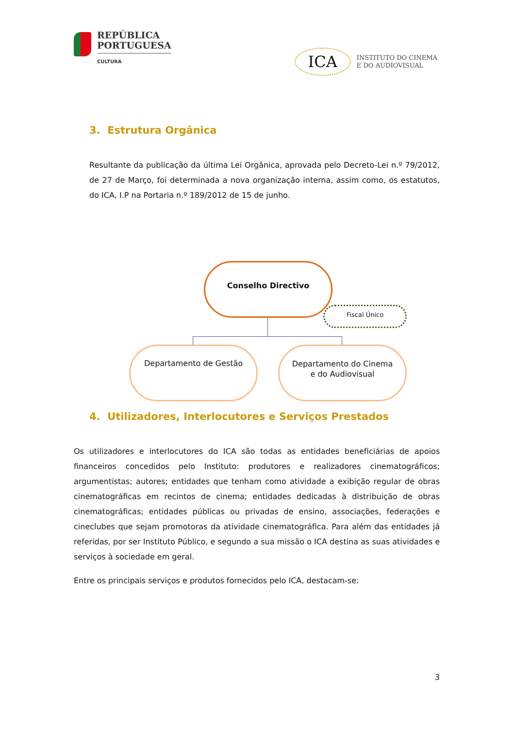REPÚBLICA
PORTUGUESA
CULTURA
ICA
INSTITUTO DO CINEMA
E DO AUDIOVISUAL
3. Estrutura Orgânica
Resultante da publicação da última Lei Orgânica, aprovada pelo Decreto-Lei n.º 79/2012, de 27 de Março, foi determinada a nova organização interna, assim como, os estatutos, do ICA, I.P na Portaria n.º 189/2012 de 15 de junho.
Conselho Directivo
Fiscal Único
Departamento de Gestão
Departamento do Cinema
e do Audiovisual
4. Utilizadores, Interlocutores e Serviços Prestados
Os utilizadores e interlocutores do ICA são todas as entidades beneficiárias de apoios financeiros concedidos pelo Instituto: produtores e realizadores cinematográficos; argumentistas; autores; entidades que tenham como atividade a exibição regular de obras cinematográficas em recintos de cinema; entidades dedicadas à distribuição de obras cinematográficas; entidades públicas ou privadas de ensino, associações, federações e cineclubes que sejam promotoras da atividade cinematográfica. Para além das entidades já referidas, por ser Instituto Público, e segundo a sua missão o ICA destina as suas atividades e serviços à sociedade em geral.
Entre os principais serviços e produtos fornecidos pelo ICA, destacam-se:
3